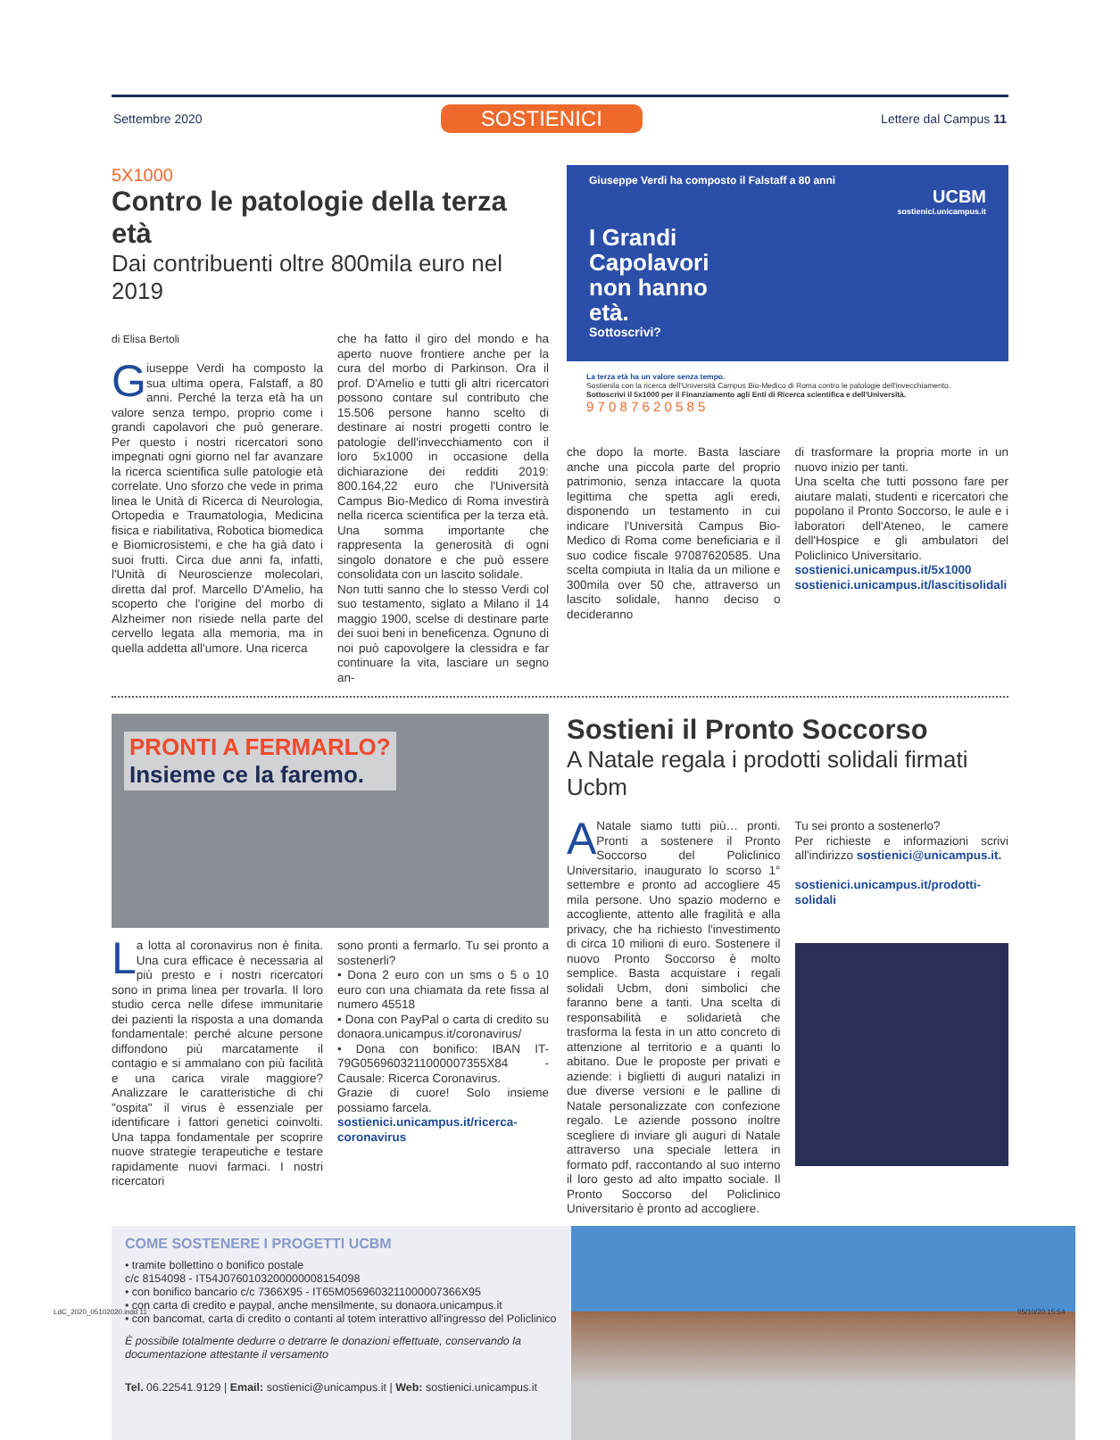Settembre 2020 SOSTIENICI Lettere dal Campus 11
5X1000
Contro le patologie della terza età
Dai contribuenti oltre 800mila euro nel 2019
di Elisa Bertoli
Giuseppe Verdi ha composto la sua ultima opera, Falstaff, a 80 anni. Perché la terza età ha un valore senza tempo, proprio come i grandi capolavori che può generare. Per questo i nostri ricercatori sono impegnati ogni giorno nel far avanzare la ricerca scientifica sulle patologie età correlate. Uno sforzo che vede in prima linea le Unità di Ricerca di Neurologia, Ortopedia e Traumatologia, Medicina fisica e riabilitativa, Robotica biomedica e Biomicrosistemi, e che ha già dato i suoi frutti. Circa due anni fa, infatti, l'Unità di Neuroscienze molecolari, diretta dal prof. Marcello D'Amelio, ha scoperto che l'origine del morbo di Alzheimer non risiede nella parte del cervello legata alla memoria, ma in quella addetta all'umore. Una ricerca
che ha fatto il giro del mondo e ha aperto nuove frontiere anche per la cura del morbo di Parkinson. Ora il prof. D'Amelio e tutti gli altri ricercatori possono contare sul contributo che 15.506 persone hanno scelto di destinare ai nostri progetti contro le patologie dell'invecchiamento con il loro 5x1000 in occasione della dichiarazione dei redditi 2019: 800.164,22 euro che l'Università Campus Bio-Medico di Roma investirà nella ricerca scientifica per la terza età. Una somma importante che rappresenta la generosità di ogni singolo donatore e che può essere consolidata con un lascito solidale.
Non tutti sanno che lo stesso Verdi col suo testamento, siglato a Milano il 14 maggio 1900, scelse di destinare parte dei suoi beni in beneficenza. Ognuno di noi può capovolgere la clessidra e far continuare la vita, lasciare un segno an-
Giuseppe Verdi ha composto il Falstaff a 80 anni
UCBM
sostienici.unicampus.it
I Grandi
Capolavori
non hanno
età.
Sottoscrivi?
La terza età ha un valore senza tempo.
Sostienila con la ricerca dell'Università Campus Bio-Medico di Roma contro le patologie dell'invecchiamento.
Sottoscrivi il 5x1000 per il Finanziamento agli Enti di Ricerca scientifica e dell'Università.
9 7 0 8 7 6 2 0 5 8 5
che dopo la morte. Basta lasciare anche una piccola parte del proprio patrimonio, senza intaccare la quota legittima che spetta agli eredi, disponendo un testamento in cui indicare l'Università Campus Bio-Medico di Roma come beneficiaria e il suo codice fiscale 97087620585. Una scelta compiuta in Italia da un milione e 300mila over 50 che, attraverso un lascito solidale, hanno deciso o decideranno
di trasformare la propria morte in un nuovo inizio per tanti.
Una scelta che tutti possono fare per aiutare malati, studenti e ricercatori che popolano il Pronto Soccorso, le aule e i laboratori dell'Ateneo, le camere dell'Hospice e gli ambulatori del Policlinico Universitario.
sostienici.unicampus.it/5x1000
sostienici.unicampus.it/lascitisolidali
PRONTI A FERMARLO?
Insieme ce la faremo.
La lotta al coronavirus non è finita. Una cura efficace è necessaria al più presto e i nostri ricercatori sono in prima linea per trovarla. Il loro studio cerca nelle difese immunitarie dei pazienti la risposta a una domanda fondamentale: perché alcune persone diffondono più marcatamente il contagio e si ammalano con più facilità e una carica virale maggiore? Analizzare le caratteristiche di chi "ospita" il virus è essenziale per identificare i fattori genetici coinvolti. Una tappa fondamentale per scoprire nuove strategie terapeutiche e testare rapidamente nuovi farmaci. I nostri ricercatori
sono pronti a fermarlo. Tu sei pronto a sostenerli?
• Dona 2 euro con un sms o 5 o 10 euro con una chiamata da rete fissa al numero 45518
• Dona con PayPal o carta di credito su donaora.unicampus.it/coronavirus/
• Dona con bonifico: IBAN IT-79G0569603211000007355X84 - Causale: Ricerca Coronavirus.
Grazie di cuore! Solo insieme possiamo farcela.
sostienici.unicampus.it/ricerca-coronavirus
Sostieni il Pronto Soccorso
A Natale regala i prodotti solidali firmati Ucbm
A Natale siamo tutti più… pronti. Pronti a sostenere il Pronto Soccorso del Policlinico Universitario, inaugurato lo scorso 1° settembre e pronto ad accogliere 45 mila persone. Uno spazio moderno e accogliente, attento alle fragilità e alla privacy, che ha richiesto l'investimento di circa 10 milioni di euro. Sostenere il nuovo Pronto Soccorso è molto semplice. Basta acquistare i regali solidali Ucbm, doni simbolici che faranno bene a tanti. Una scelta di responsabilità e solidarietà che trasforma la festa in un atto concreto di attenzione al territorio e a quanti lo abitano. Due le proposte per privati e aziende: i biglietti di auguri natalizi in due diverse versioni e le palline di Natale personalizzate con confezione regalo. Le aziende possono inoltre scegliere di inviare gli auguri di Natale attraverso una speciale lettera in formato pdf, raccontando al suo interno il loro gesto ad alto impatto sociale. Il Pronto Soccorso del Policlinico Universitario è pronto ad accogliere.
Tu sei pronto a sostenerlo?
Per richieste e informazioni scrivi all'indirizzo sostienici@unicampus.it.
sostienici.unicampus.it/prodotti-solidali
COME SOSTENERE I PROGETTI UCBM
• tramite bollettino o bonifico postale
c/c 8154098 - IT54J0760103200000008154098
• con bonifico bancario c/c 7366X95 - IT65M0569603211000007366X95
• con carta di credito e paypal, anche mensilmente, su donaora.unicampus.it
• con bancomat, carta di credito o contanti al totem interattivo all'ingresso del Policlinico
È possibile totalmente dedurre o detrarre le donazioni effettuate, conservando la documentazione attestante il versamento
Tel. 06.22541.9129 | Email: sostienici@unicampus.it | Web: sostienici.unicampus.it
LdC_2020_05102020.indd 11 05/10/20 15:54